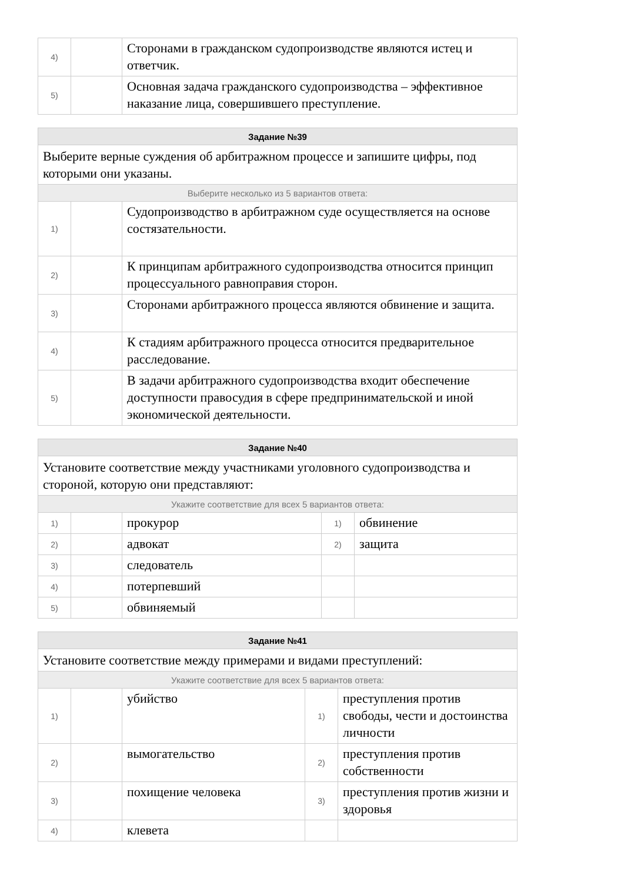| 4) | | Сторонами в гражданском судопроизводстве являются истец и ответчик. |
| 5) | | Основная задача гражданского судопроизводства – эффективное наказание лица, совершившего преступление. |
| Задание №39 | | |
| --- | --- | --- |
| Выберите верные суждения об арбитражном процессе и запишите цифры, под которыми они указаны. | | |
| Выберите несколько из 5 вариантов ответа: | | |
| 1) | | Судопроизводство в арбитражном суде осуществляется на основе состязательности. |
| 2) | | К принципам арбитражного судопроизводства относится принцип процессуального равноправия сторон. |
| 3) | | Сторонами арбитражного процесса являются обвинение и защита. |
| 4) | | К стадиям арбитражного процесса относится предварительное расследование. |
| 5) | | В задачи арбитражного судопроизводства входит обеспечение доступности правосудия в сфере предпринимательской и иной экономической деятельности. |
| Задание №40 | | | | |
| --- | --- | --- | --- | --- |
| Установите соответствие между участниками уголовного судопроизводства и стороной, которую они представляют: | | | | |
| Укажите соответствие для всех 5 вариантов ответа: | | | | |
| 1) | | прокурор | 1) | обвинение |
| 2) | | адвокат | 2) | защита |
| 3) | | следователь | | |
| 4) | | потерпевший | | |
| 5) | | обвиняемый | | |
| Задание №41 | | | | |
| --- | --- | --- | --- | --- |
| Установите соответствие между примерами и видами преступлений: | | | | |
| Укажите соответствие для всех 5 вариантов ответа: | | | | |
| 1) | | убийство | 1) | преступления против свободы, чести и достоинства личности |
| 2) | | вымогательство | 2) | преступления против собственности |
| 3) | | похищение человека | 3) | преступления против жизни и здоровья |
| 4) | | клевета | | |